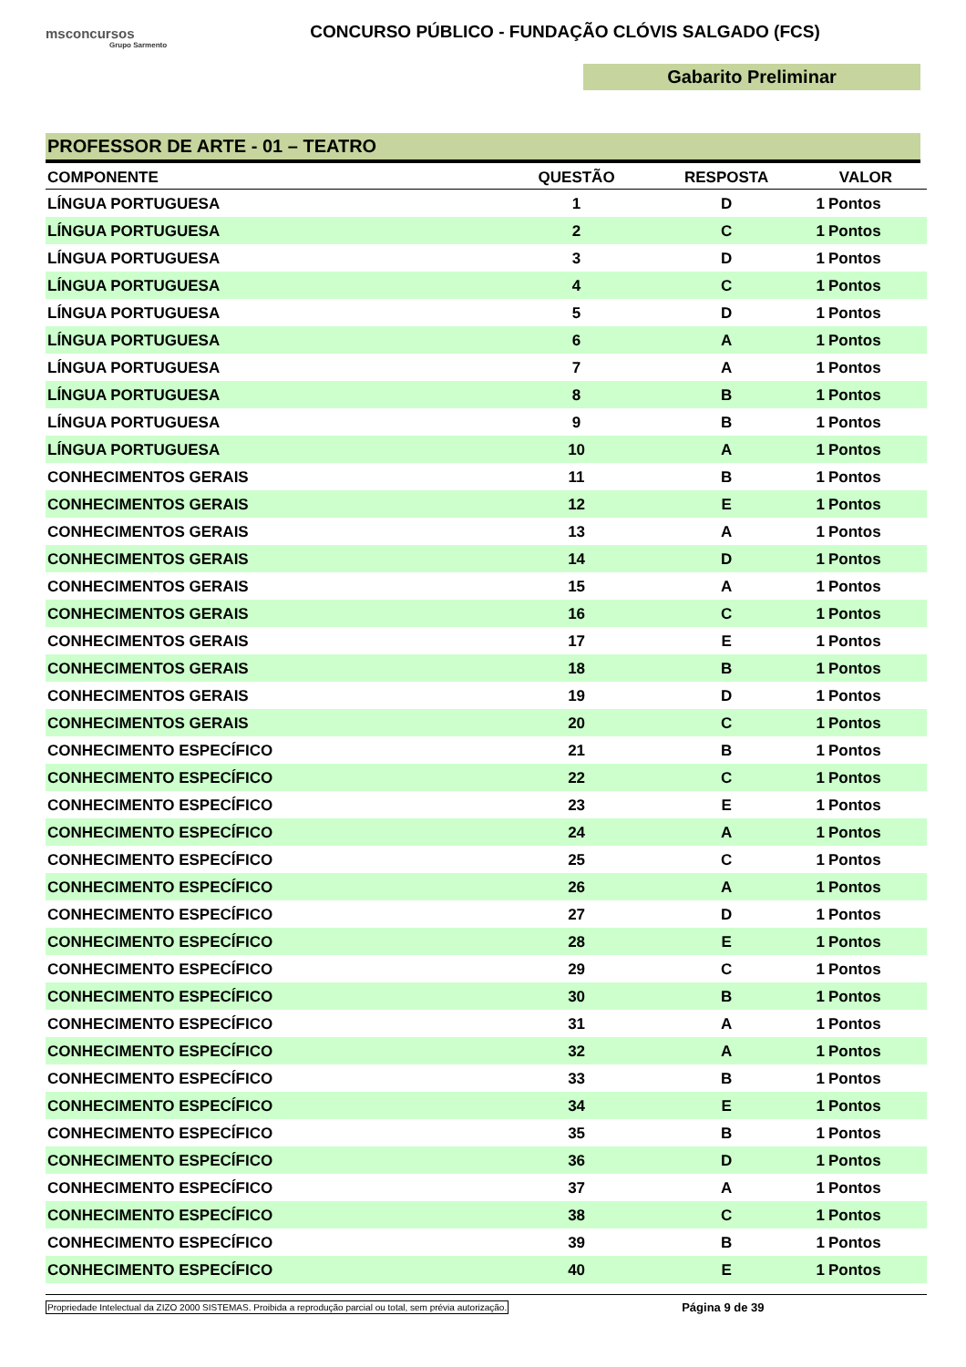msconcursos
Grupo Sarmento
CONCURSO PÚBLICO - FUNDAÇÃO CLÓVIS SALGADO (FCS)
Gabarito Preliminar
PROFESSOR DE ARTE - 01 – TEATRO
| COMPONENTE | QUESTÃO | RESPOSTA | VALOR | |
| --- | --- | --- | --- | --- |
| LÍNGUA PORTUGUESA | 1 | D | 1 | Pontos |
| LÍNGUA PORTUGUESA | 2 | C | 1 | Pontos |
| LÍNGUA PORTUGUESA | 3 | D | 1 | Pontos |
| LÍNGUA PORTUGUESA | 4 | C | 1 | Pontos |
| LÍNGUA PORTUGUESA | 5 | D | 1 | Pontos |
| LÍNGUA PORTUGUESA | 6 | A | 1 | Pontos |
| LÍNGUA PORTUGUESA | 7 | A | 1 | Pontos |
| LÍNGUA PORTUGUESA | 8 | B | 1 | Pontos |
| LÍNGUA PORTUGUESA | 9 | B | 1 | Pontos |
| LÍNGUA PORTUGUESA | 10 | A | 1 | Pontos |
| CONHECIMENTOS GERAIS | 11 | B | 1 | Pontos |
| CONHECIMENTOS GERAIS | 12 | E | 1 | Pontos |
| CONHECIMENTOS GERAIS | 13 | A | 1 | Pontos |
| CONHECIMENTOS GERAIS | 14 | D | 1 | Pontos |
| CONHECIMENTOS GERAIS | 15 | A | 1 | Pontos |
| CONHECIMENTOS GERAIS | 16 | C | 1 | Pontos |
| CONHECIMENTOS GERAIS | 17 | E | 1 | Pontos |
| CONHECIMENTOS GERAIS | 18 | B | 1 | Pontos |
| CONHECIMENTOS GERAIS | 19 | D | 1 | Pontos |
| CONHECIMENTOS GERAIS | 20 | C | 1 | Pontos |
| CONHECIMENTO ESPECÍFICO | 21 | B | 1 | Pontos |
| CONHECIMENTO ESPECÍFICO | 22 | C | 1 | Pontos |
| CONHECIMENTO ESPECÍFICO | 23 | E | 1 | Pontos |
| CONHECIMENTO ESPECÍFICO | 24 | A | 1 | Pontos |
| CONHECIMENTO ESPECÍFICO | 25 | C | 1 | Pontos |
| CONHECIMENTO ESPECÍFICO | 26 | A | 1 | Pontos |
| CONHECIMENTO ESPECÍFICO | 27 | D | 1 | Pontos |
| CONHECIMENTO ESPECÍFICO | 28 | E | 1 | Pontos |
| CONHECIMENTO ESPECÍFICO | 29 | C | 1 | Pontos |
| CONHECIMENTO ESPECÍFICO | 30 | B | 1 | Pontos |
| CONHECIMENTO ESPECÍFICO | 31 | A | 1 | Pontos |
| CONHECIMENTO ESPECÍFICO | 32 | A | 1 | Pontos |
| CONHECIMENTO ESPECÍFICO | 33 | B | 1 | Pontos |
| CONHECIMENTO ESPECÍFICO | 34 | E | 1 | Pontos |
| CONHECIMENTO ESPECÍFICO | 35 | B | 1 | Pontos |
| CONHECIMENTO ESPECÍFICO | 36 | D | 1 | Pontos |
| CONHECIMENTO ESPECÍFICO | 37 | A | 1 | Pontos |
| CONHECIMENTO ESPECÍFICO | 38 | C | 1 | Pontos |
| CONHECIMENTO ESPECÍFICO | 39 | B | 1 | Pontos |
| CONHECIMENTO ESPECÍFICO | 40 | E | 1 | Pontos |
Propriedade Intelectual da ZIZO 2000 SISTEMAS. Proibida a reprodução parcial ou total, sem prévia autorização. Página 9 de 39